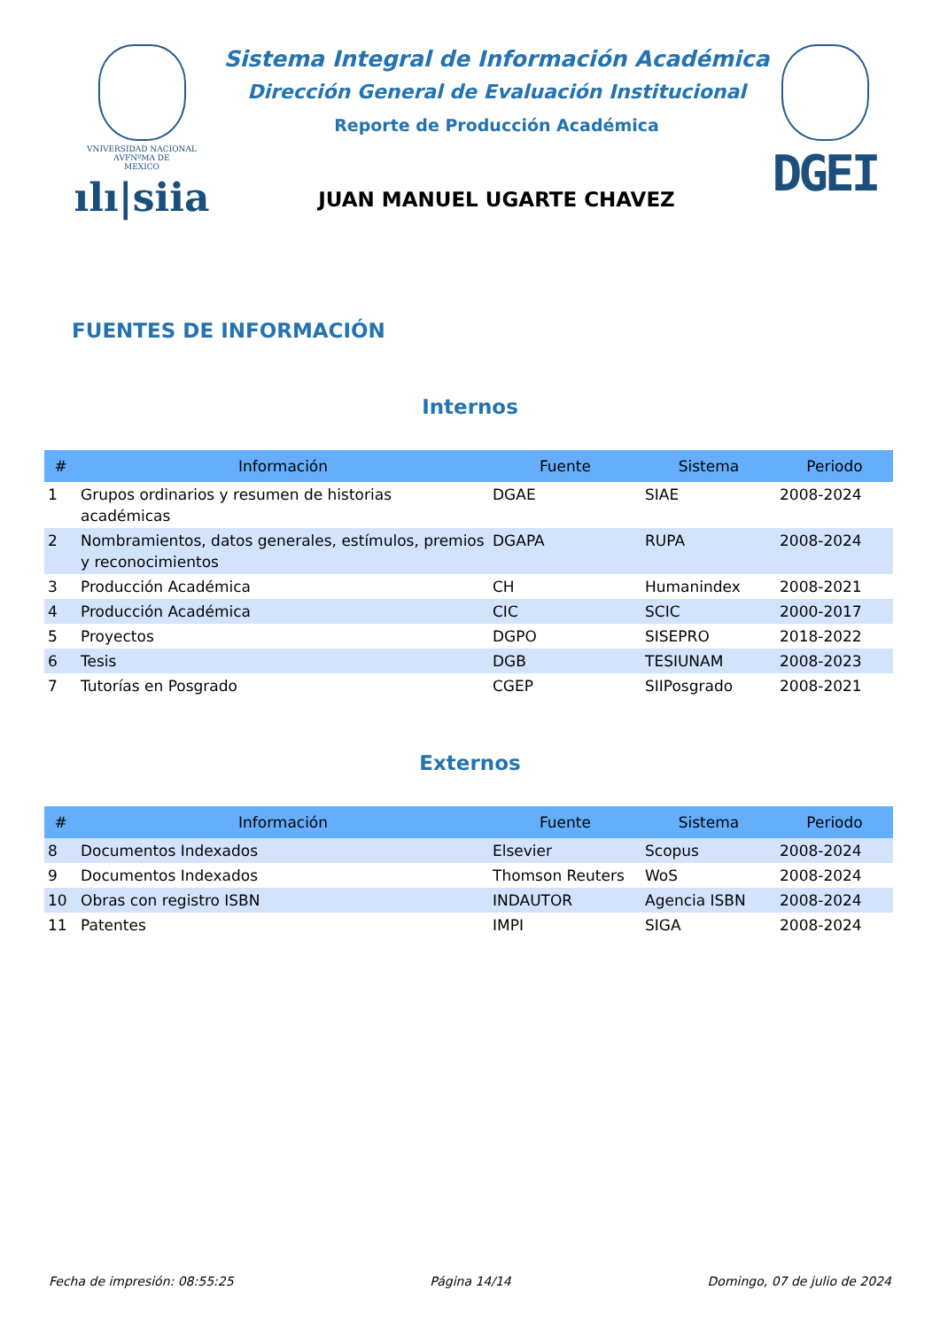VNIVERSIDAD NACIONAL
AVFNºMA DE
MEXICO
ılı|siia
Sistema Integral de Información Académica
Dirección General de Evaluación Institucional
Reporte de Producción Académica
JUAN MANUEL UGARTE CHAVEZ
DGEI
FUENTES DE INFORMACIÓN
Internos
| # | Información | Fuente | Sistema | Periodo |
| --- | --- | --- | --- | --- |
| 1 | Grupos ordinarios y resumen de historias académicas | DGAE | SIAE | 2008-2024 |
| 2 | Nombramientos, datos generales, estímulos, premios y reconocimientos | DGAPA | RUPA | 2008-2024 |
| 3 | Producción Académica | CH | Humanindex | 2008-2021 |
| 4 | Producción Académica | CIC | SCIC | 2000-2017 |
| 5 | Proyectos | DGPO | SISEPRO | 2018-2022 |
| 6 | Tesis | DGB | TESIUNAM | 2008-2023 |
| 7 | Tutorías en Posgrado | CGEP | SIIPosgrado | 2008-2021 |
Externos
| # | Información | Fuente | Sistema | Periodo |
| --- | --- | --- | --- | --- |
| 8 | Documentos Indexados | Elsevier | Scopus | 2008-2024 |
| 9 | Documentos Indexados | Thomson Reuters | WoS | 2008-2024 |
| 10 | Obras con registro ISBN | INDAUTOR | Agencia ISBN | 2008-2024 |
| 11 | Patentes | IMPI | SIGA | 2008-2024 |
Fecha de impresión: 08:55:25 Página 14/14 Domingo, 07 de julio de 2024